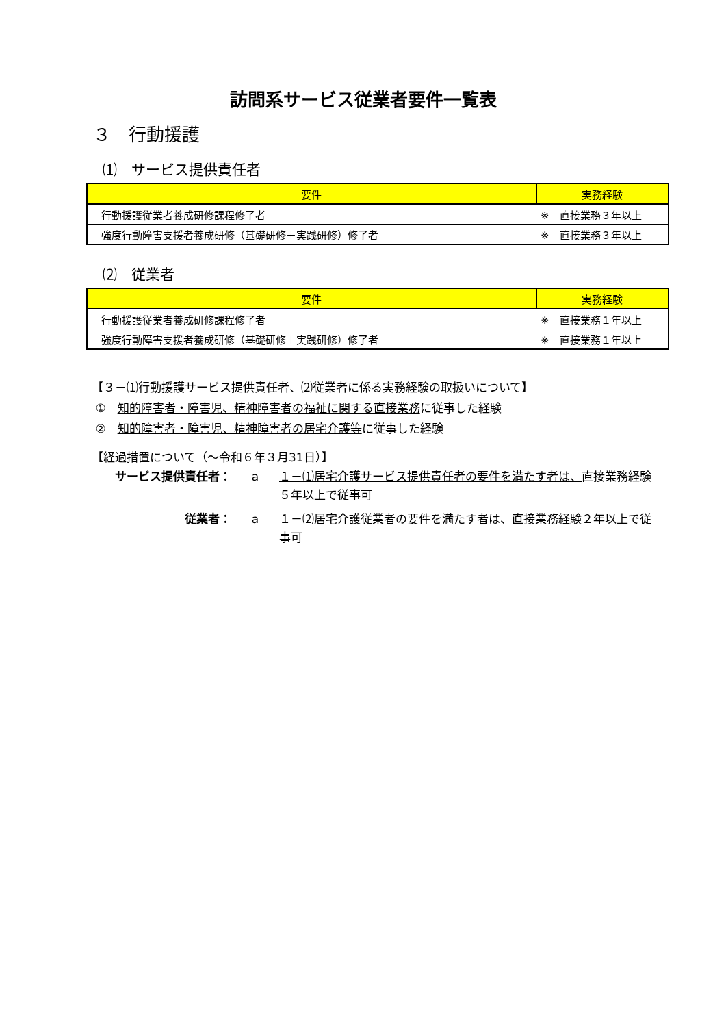訪問系サービス従業者要件一覧表
３　行動援護
⑴　サービス提供責任者
| 要件 | 実務経験 |
| --- | --- |
| 行動援護従業者養成研修課程修了者 | ※ 直接業務３年以上 |
| 強度行動障害支援者養成研修（基礎研修＋実践研修）修了者 | ※ 直接業務３年以上 |
⑵　従業者
| 要件 | 実務経験 |
| --- | --- |
| 行動援護従業者養成研修課程修了者 | ※ 直接業務１年以上 |
| 強度行動障害支援者養成研修（基礎研修＋実践研修）修了者 | ※ 直接業務１年以上 |
【３－⑴行動援護サービス提供責任者、⑵従業者に係る実務経験の取扱いについて】
①　知的障害者・障害児、精神障害者の福祉に関する直接業務に従事した経験
②　知的障害者・障害児、精神障害者の居宅介護等に従事した経験
【経過措置について（～令和６年３月31日）】
サービス提供責任者： a １－⑴居宅介護サービス提供責任者の要件を満たす者は、直接業務経験５年以上で従事可
従業者： a １－⑵居宅介護従業者の要件を満たす者は、直接業務経験２年以上で従事可